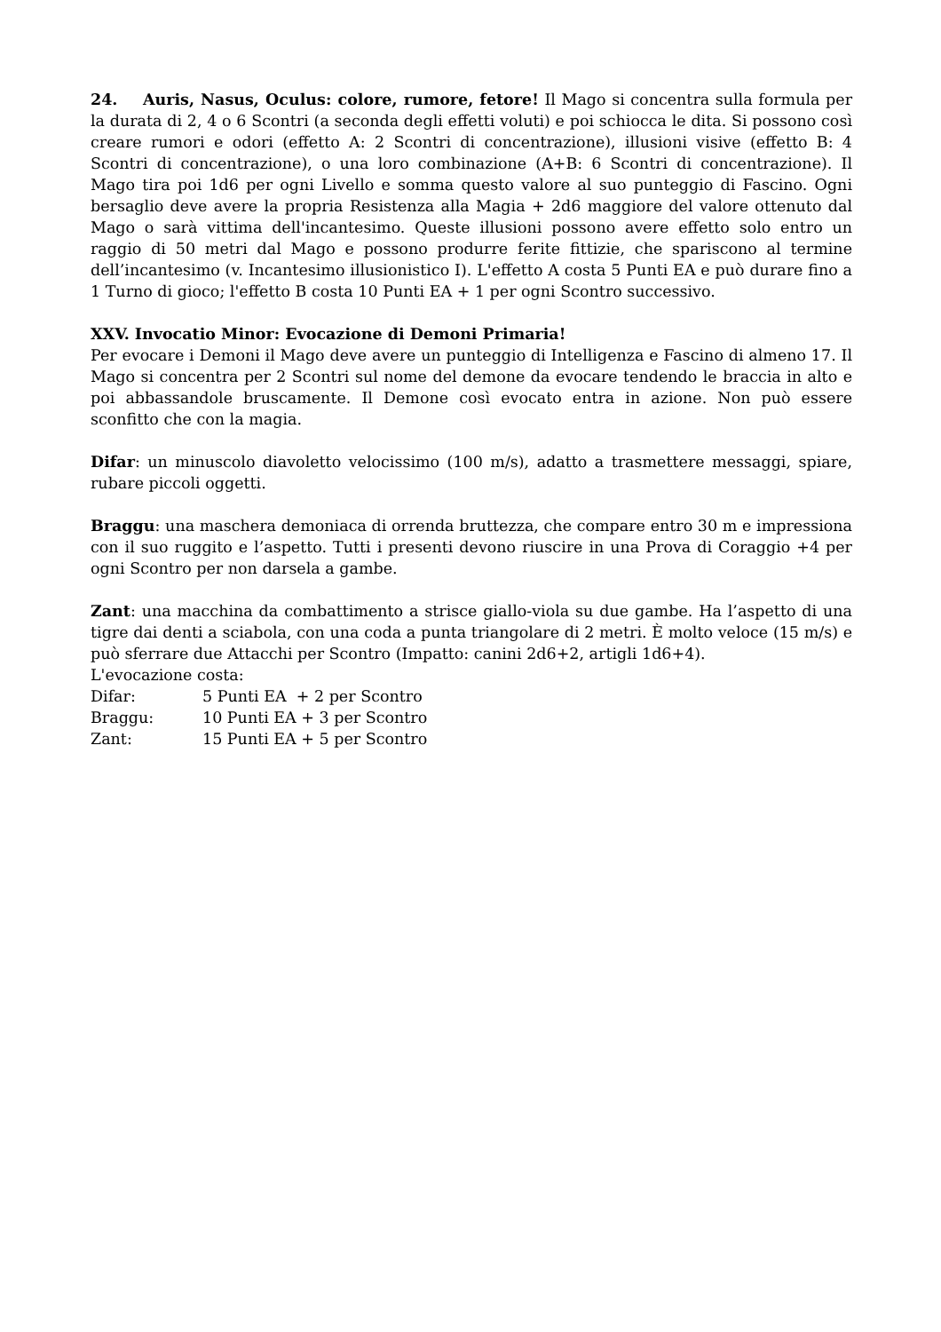24. Auris, Nasus, Oculus: colore, rumore, fetore! Il Mago si concentra sulla formula per la durata di 2, 4 o 6 Scontri (a seconda degli effetti voluti) e poi schiocca le dita. Si possono così creare rumori e odori (effetto A: 2 Scontri di concentrazione), illusioni visive (effetto B: 4 Scontri di concentrazione), o una loro combinazione (A+B: 6 Scontri di concentrazione). Il Mago tira poi 1d6 per ogni Livello e somma questo valore al suo punteggio di Fascino. Ogni bersaglio deve avere la propria Resistenza alla Magia + 2d6 maggiore del valore ottenuto dal Mago o sarà vittima dell'incantesimo. Queste illusioni possono avere effetto solo entro un raggio di 50 metri dal Mago e possono produrre ferite fittizie, che spariscono al termine dell’incantesimo (v. Incantesimo illusionistico I). L'effetto A costa 5 Punti EA e può durare fino a 1 Turno di gioco; l'effetto B costa 10 Punti EA + 1 per ogni Scontro successivo.
XXV. Invocatio Minor: Evocazione di Demoni Primaria!
Per evocare i Demoni il Mago deve avere un punteggio di Intelligenza e Fascino di almeno 17. Il Mago si concentra per 2 Scontri sul nome del demone da evocare tendendo le braccia in alto e poi abbassandole bruscamente. Il Demone così evocato entra in azione. Non può essere sconfitto che con la magia.
Difar: un minuscolo diavoletto velocissimo (100 m/s), adatto a trasmettere messaggi, spiare, rubare piccoli oggetti.
Braggu: una maschera demoniaca di orrenda bruttezza, che compare entro 30 m e impressiona con il suo ruggito e l’aspetto. Tutti i presenti devono riuscire in una Prova di Coraggio +4 per ogni Scontro per non darsela a gambe.
Zant: una macchina da combattimento a strisce giallo-viola su due gambe. Ha l’aspetto di una tigre dai denti a sciabola, con una coda a punta triangolare di 2 metri. È molto veloce (15 m/s) e può sferrare due Attacchi per Scontro (Impatto: canini 2d6+2, artigli 1d6+4).
L'evocazione costa:
| Difar: | 5 Punti EA + 2 per Scontro |
| Braggu: | 10 Punti EA + 3 per Scontro |
| Zant: | 15 Punti EA + 5 per Scontro |